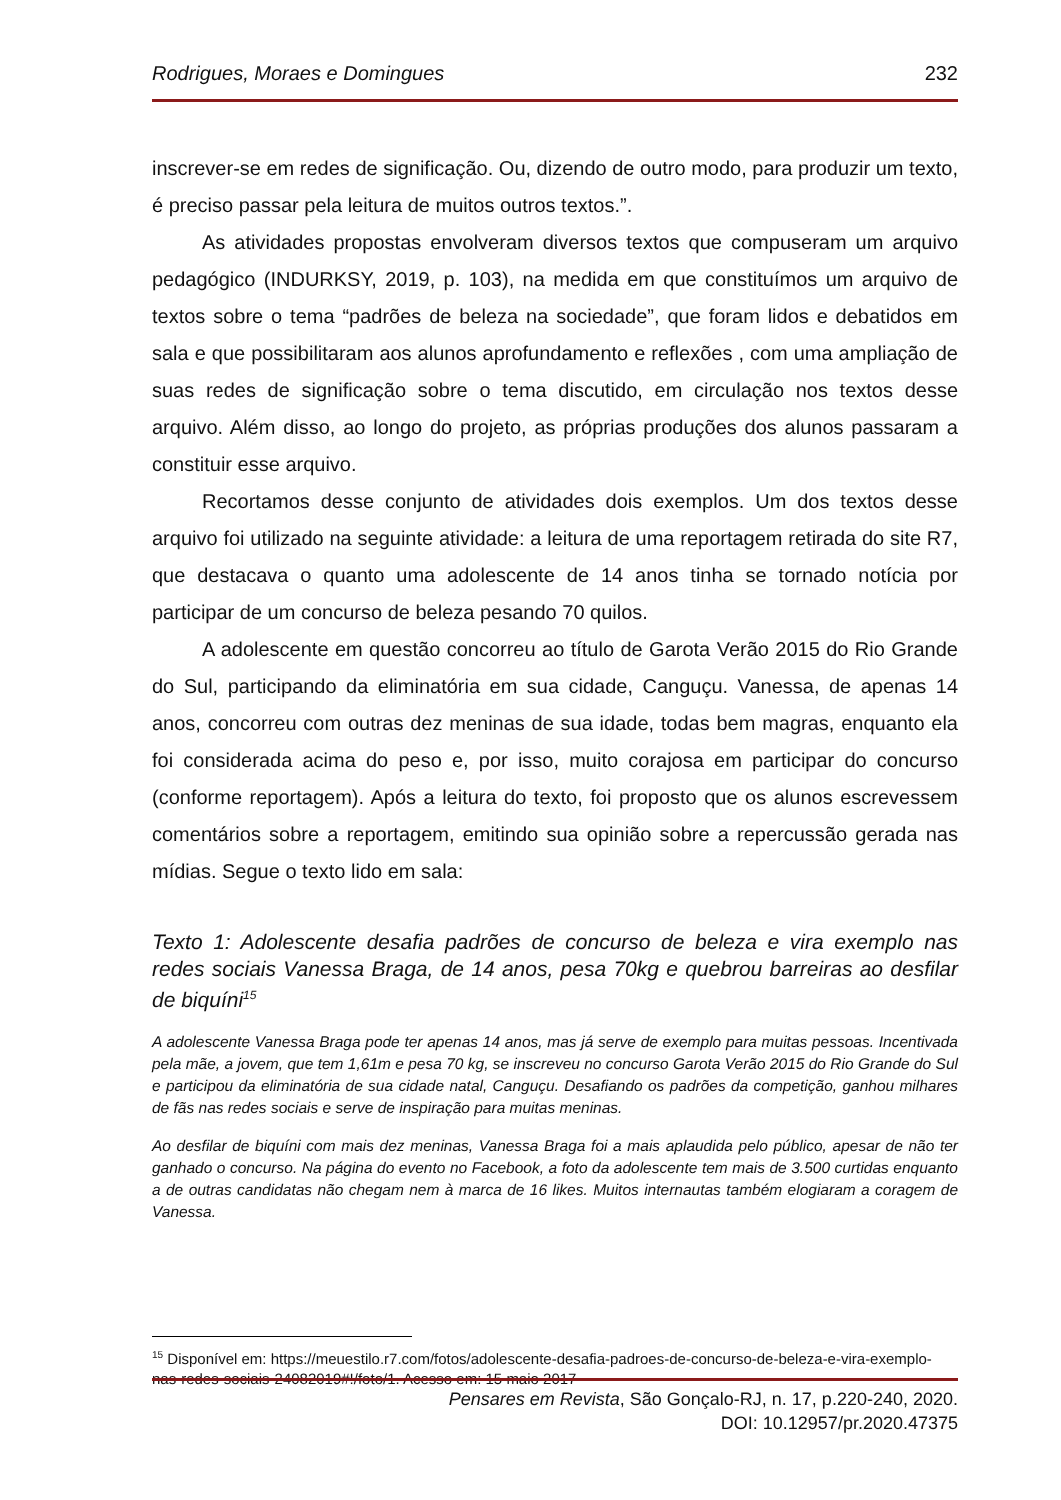Rodrigues, Moraes e Domingues 232
inscrever-se em redes de significação. Ou, dizendo de outro modo, para produzir um texto, é preciso passar pela leitura de muitos outros textos.”.
As atividades propostas envolveram diversos textos que compuseram um arquivo pedagógico (INDURKSY, 2019, p. 103), na medida em que constituímos um arquivo de textos sobre o tema “padrões de beleza na sociedade”, que foram lidos e debatidos em sala e que possibilitaram aos alunos aprofundamento e reflexões , com uma ampliação de suas redes de significação sobre o tema discutido, em circulação nos textos desse arquivo. Além disso, ao longo do projeto, as próprias produções dos alunos passaram a constituir esse arquivo.
Recortamos desse conjunto de atividades dois exemplos. Um dos textos desse arquivo foi utilizado na seguinte atividade: a leitura de uma reportagem retirada do site R7, que destacava o quanto uma adolescente de 14 anos tinha se tornado notícia por participar de um concurso de beleza pesando 70 quilos.
A adolescente em questão concorreu ao título de Garota Verão 2015 do Rio Grande do Sul, participando da eliminatória em sua cidade, Canguçu. Vanessa, de apenas 14 anos, concorreu com outras dez meninas de sua idade, todas bem magras, enquanto ela foi considerada acima do peso e, por isso, muito corajosa em participar do concurso (conforme reportagem). Após a leitura do texto, foi proposto que os alunos escrevessem comentários sobre a reportagem, emitindo sua opinião sobre a repercussão gerada nas mídias. Segue o texto lido em sala:
Texto 1: Adolescente desafia padrões de concurso de beleza e vira exemplo nas redes sociais Vanessa Braga, de 14 anos, pesa 70kg e quebrou barreiras ao desfilar de biquíni<sup>15</sup>
A adolescente Vanessa Braga pode ter apenas 14 anos, mas já serve de exemplo para muitas pessoas. Incentivada pela mãe, a jovem, que tem 1,61m e pesa 70 kg, se inscreveu no concurso Garota Verão 2015 do Rio Grande do Sul e participou da eliminatória de sua cidade natal, Canguçu. Desafiando os padrões da competição, ganhou milhares de fãs nas redes sociais e serve de inspiração para muitas meninas.
Ao desfilar de biquíni com mais dez meninas, Vanessa Braga foi a mais aplaudida pelo público, apesar de não ter ganhado o concurso. Na página do evento no Facebook, a foto da adolescente tem mais de 3.500 curtidas enquanto a de outras candidatas não chegam nem à marca de 16 likes. Muitos internautas também elogiaram a coragem de Vanessa.
<sup>15</sup> Disponível em: https://meuestilo.r7.com/fotos/adolescente-desafia-padroes-de-concurso-de-beleza-e-vira-exemplo-nas-redes-sociais-24082019#!/foto/1. Acesso em: 15 maio 2017
Pensares em Revista, São Gonçalo-RJ, n. 17, p.220-240, 2020.
DOI: 10.12957/pr.2020.47375